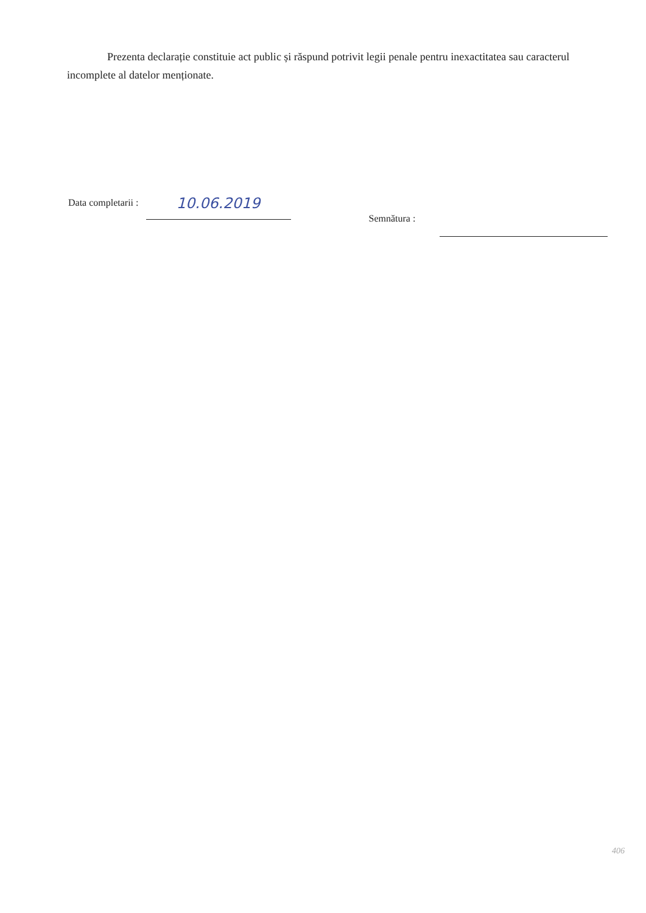Prezenta declarație constituie act public și răspund potrivit legii penale pentru inexactitatea sau caracterul incomplete al datelor menționate.
Data completarii : 10.06.2019 Semnătura :
406